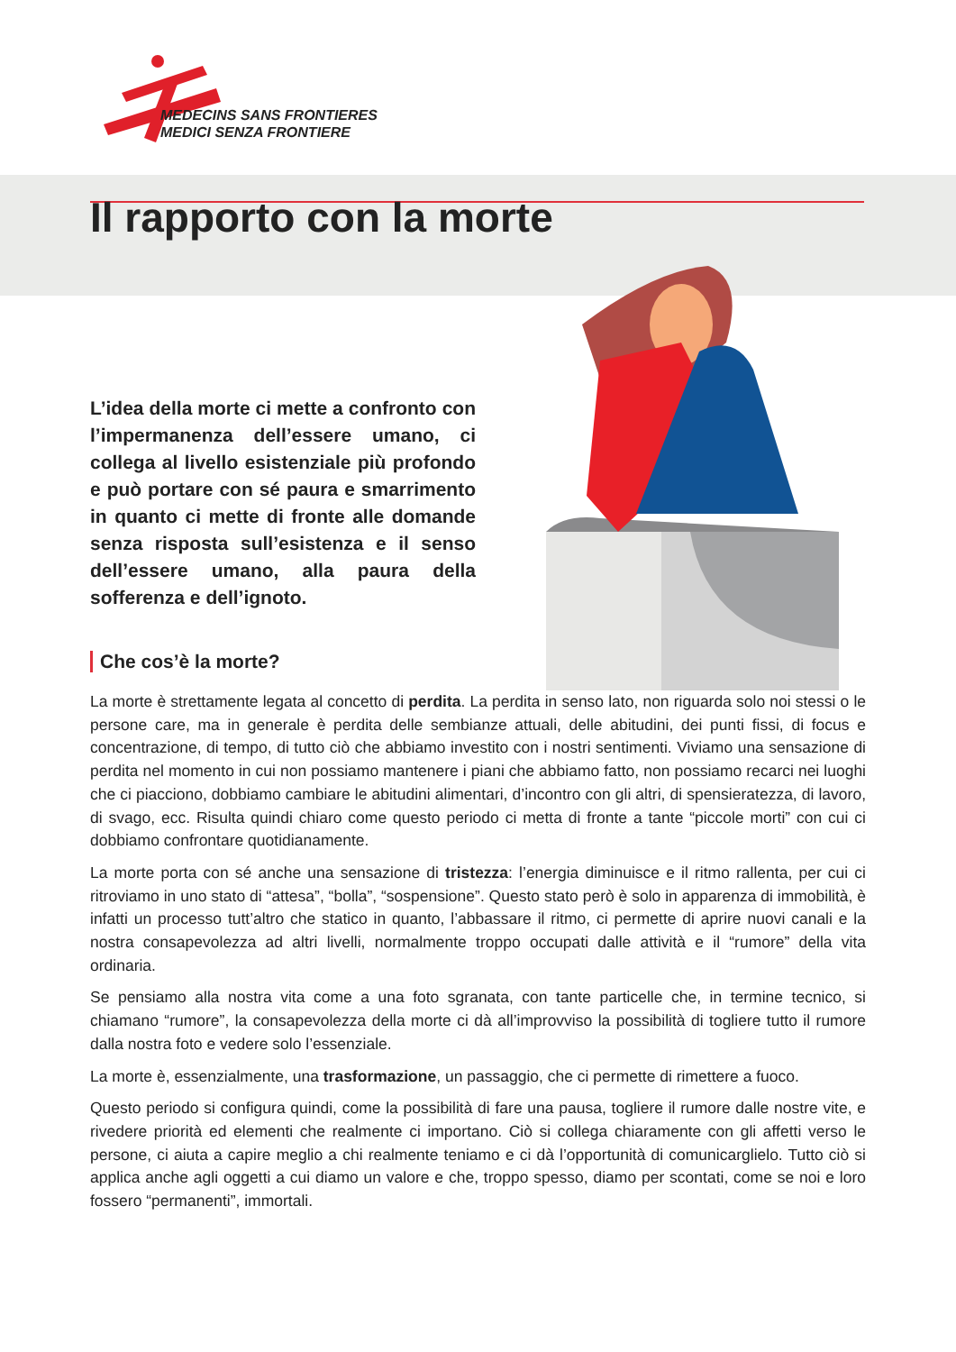MEDECINS SANS FRONTIERES
MEDICI SENZA FRONTIERE
Il rapporto con la morte
L’idea della morte ci mette a confronto con l’impermanenza dell’essere umano, ci collega al livello esistenziale più profondo e può portare con sé paura e smarrimento in quanto ci mette di fronte alle domande senza risposta sull’esistenza e il senso dell’essere umano, alla paura della sofferenza e dell’ignoto.
Che cos’è la morte?
La morte è strettamente legata al concetto di perdita. La perdita in senso lato, non riguarda solo noi stessi o le persone care, ma in generale è perdita delle sembianze attuali, delle abitudini, dei punti fissi, di focus e concentrazione, di tempo, di tutto ciò che abbiamo investito con i nostri sentimenti. Viviamo una sensazione di perdita nel momento in cui non possiamo mantenere i piani che abbiamo fatto, non possiamo recarci nei luoghi che ci piacciono, dobbiamo cambiare le abitudini alimentari, d’incontro con gli altri, di spensieratezza, di lavoro, di svago, ecc. Risulta quindi chiaro come questo periodo ci metta di fronte a tante “piccole morti” con cui ci dobbiamo confrontare quotidianamente.
La morte porta con sé anche una sensazione di tristezza: l’energia diminuisce e il ritmo rallenta, per cui ci ritroviamo in uno stato di “attesa”, “bolla”, “sospensione”. Questo stato però è solo in apparenza di immobilità, è infatti un processo tutt’altro che statico in quanto, l’abbassare il ritmo, ci permette di aprire nuovi canali e la nostra consapevolezza ad altri livelli, normalmente troppo occupati dalle attività e il “rumore” della vita ordinaria.
Se pensiamo alla nostra vita come a una foto sgranata, con tante particelle che, in termine tecnico, si chiamano “rumore”, la consapevolezza della morte ci dà all’improvviso la possibilità di togliere tutto il rumore dalla nostra foto e vedere solo l’essenziale.
La morte è, essenzialmente, una trasformazione, un passaggio, che ci permette di rimettere a fuoco.
Questo periodo si configura quindi, come la possibilità di fare una pausa, togliere il rumore dalle nostre vite, e rivedere priorità ed elementi che realmente ci importano. Ciò si collega chiaramente con gli affetti verso le persone, ci aiuta a capire meglio a chi realmente teniamo e ci dà l’opportunità di comunicarglielo. Tutto ciò si applica anche agli oggetti a cui diamo un valore e che, troppo spesso, diamo per scontati, come se noi e loro fossero “permanenti”, immortali.